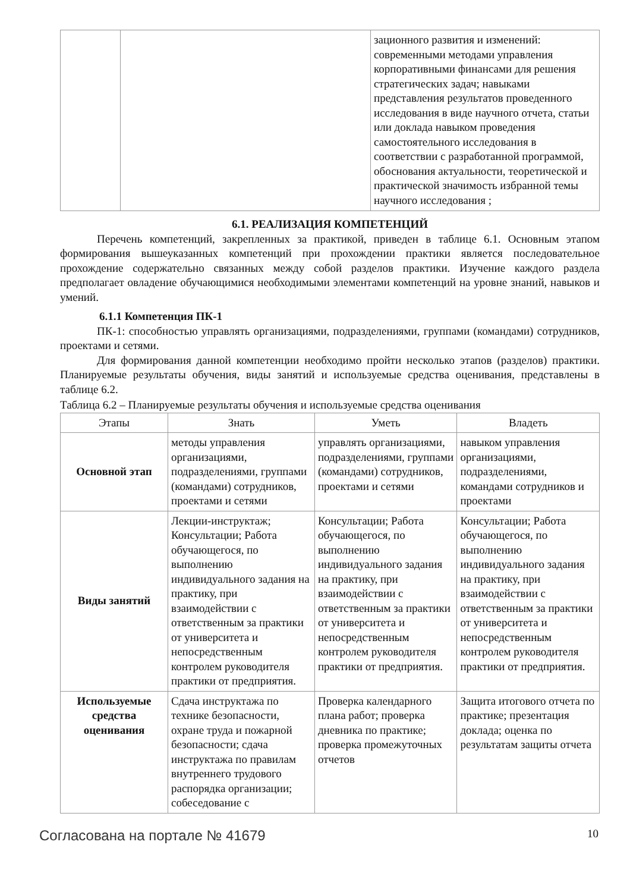| | | зационного развития и изменений: современными методами управления корпоративными финансами для решения стратегических задач; навыками представления результатов проведенного исследования в виде научного отчета, статьи или доклада навыком проведения самостоятельного исследования в соответствии с разработанной программой, обоснования актуальности, теоретической и практической значимость избранной темы научного исследования ; |
6.1. РЕАЛИЗАЦИЯ КОМПЕТЕНЦИЙ
Перечень компетенций, закрепленных за практикой, приведен в таблице 6.1. Основным этапом формирования вышеуказанных компетенций при прохождении практики является последовательное прохождение содержательно связанных между собой разделов практики. Изучение каждого раздела предполагает овладение обучающимися необходимыми элементами компетенций на уровне знаний, навыков и умений.
6.1.1 Компетенция ПК-1
ПК-1: способностью управлять организациями, подразделениями, группами (командами) сотрудников, проектами и сетями.
Для формирования данной компетенции необходимо пройти несколько этапов (разделов) практики. Планируемые результаты обучения, виды занятий и используемые средства оценивания, представлены в таблице 6.2.
Таблица 6.2 – Планируемые результаты обучения и используемые средства оценивания
| Этапы | Знать | Уметь | Владеть |
| --- | --- | --- | --- |
| Основной этап | методы управления организациями, подразделениями, группами (командами) сотрудников, проектами и сетями | управлять организациями, подразделениями, группами (командами) сотрудников, проектами и сетями | навыком управления организациями, подразделениями, командами сотрудников и проектами |
| Виды занятий | Лекции-инструктаж; Консультации; Работа обучающегося, по выполнению индивидуального задания на практику, при взаимодействии с ответственным за практики от университета и непосредственным контролем руководителя практики от предприятия. | Консультации; Работа обучающегося, по выполнению индивидуального задания на практику, при взаимодействии с ответственным за практики от университета и непосредственным контролем руководителя практики от предприятия. | Консультации; Работа обучающегося, по выполнению индивидуального задания на практику, при взаимодействии с ответственным за практики от университета и непосредственным контролем руководителя практики от предприятия. |
| Используемые средства оценивания | Сдача инструктажа по технике безопасности, охране труда и пожарной безопасности; сдача инструктажа по правилам внутреннего трудового распорядка организации; собеседование с | Проверка календарного плана работ; проверка дневника по практике; проверка промежуточных отчетов | Защита итогового отчета по практике; презентация доклада; оценка по результатам защиты отчета |
Согласована на портале № 41679 10